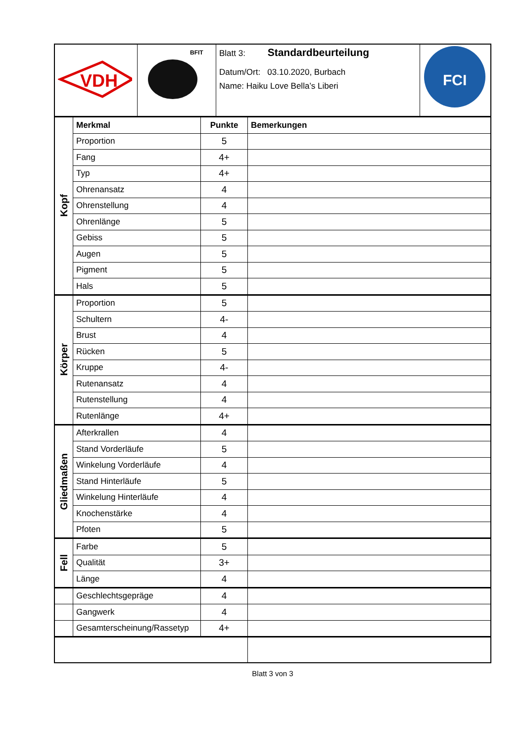| VDH | BFIT | Blatt 3: Standardbeurteilung Datum/Ort: 03.10.2020, Burbach Name: Haiku Love Bella’s Liberi | FCI |
| Kopf | Merkmal | Punkte | Bemerkungen |
| | Proportion | 5 | |
| | Fang | 4+ | |
| | Typ | 4+ | |
| | Ohrenansatz | 4 | |
| | Ohrenstellung | 4 | |
| | Ohrenlänge | 5 | |
| | Gebiss | 5 | |
| | Augen | 5 | |
| | Pigment | 5 | |
| | Hals | 5 | |
| Körper | Proportion | 5 | |
| | Schultern | 4- | |
| | Brust | 4 | |
| | Rücken | 5 | |
| | Kruppe | 4- | |
| | Rutenansatz | 4 | |
| | Rutenstellung | 4 | |
| | Rutenlänge | 4+ | |
| Gliedmaßen | Afterkrallen | 4 | |
| | Stand Vorderläufe | 5 | |
| | Winkelung Vorderläufe | 4 | |
| | Stand Hinterläufe | 5 | |
| | Winkelung Hinterläufe | 4 | |
| | Knochenstärke | 4 | |
| | Pfoten | 5 | |
| Fell | Farbe | 5 | |
| | Qualität | 3+ | |
| | Länge | 4 | |
| | Geschlechtsgepräge | 4 | |
| | Gangwerk | 4 | |
| | Gesamterscheinung/Rassetyp | 4+ | |
Blatt 3 von 3